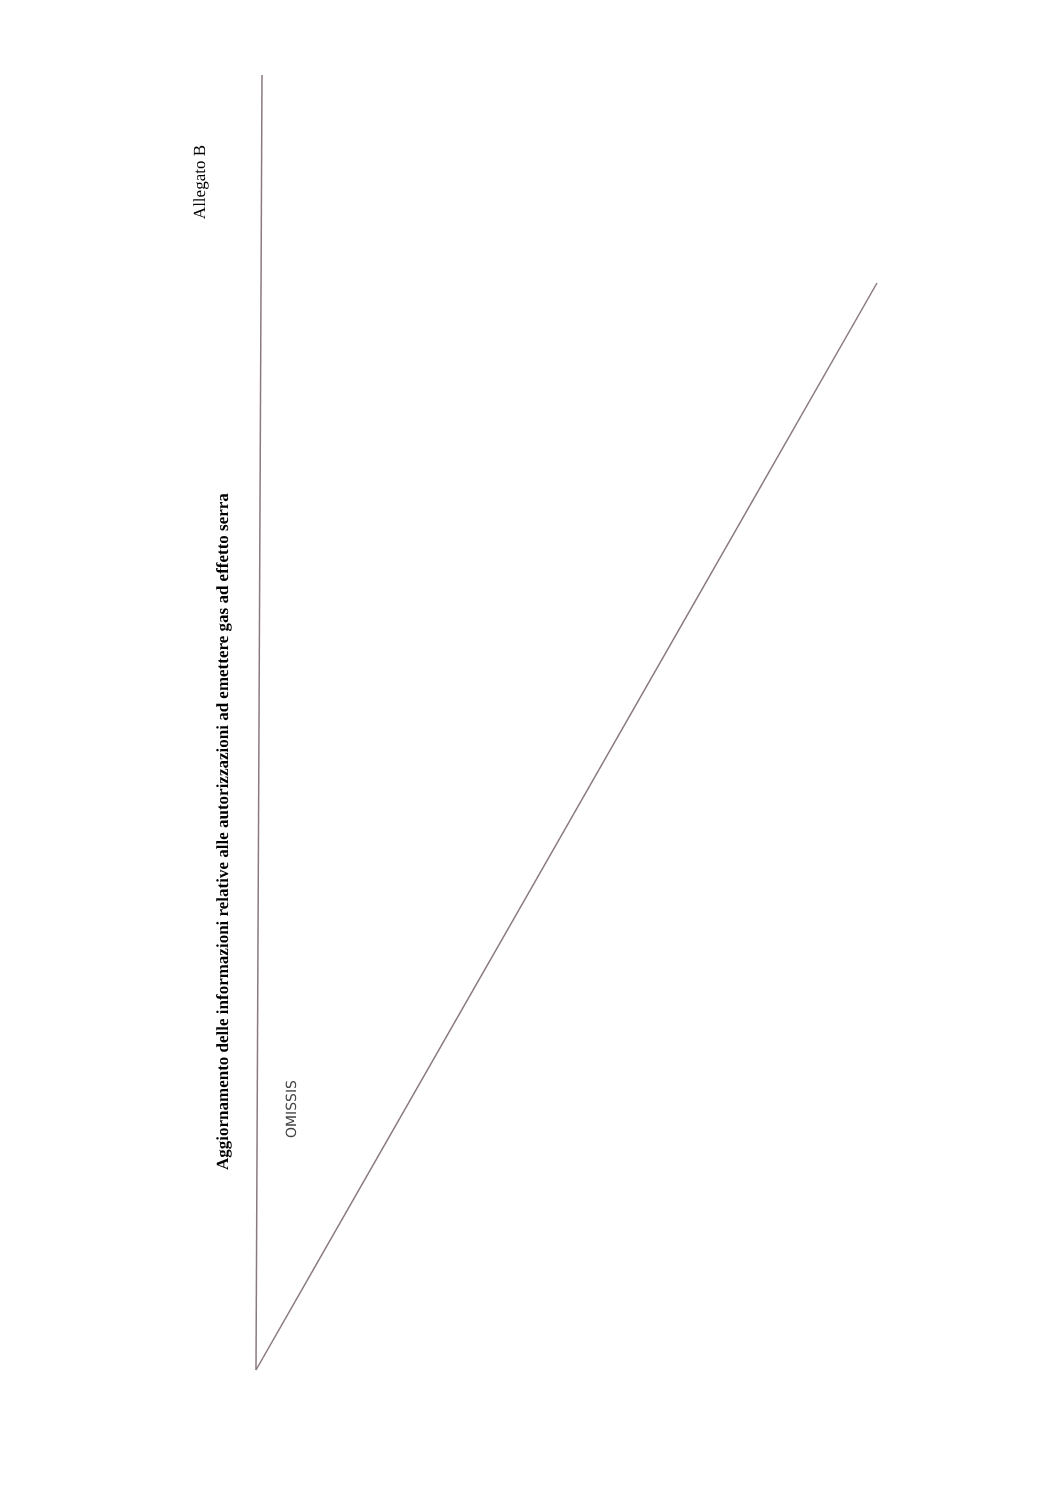Allegato B
Aggiornamento delle informazioni relative alle autorizzazioni ad emettere gas ad effetto serra
OMISSIS